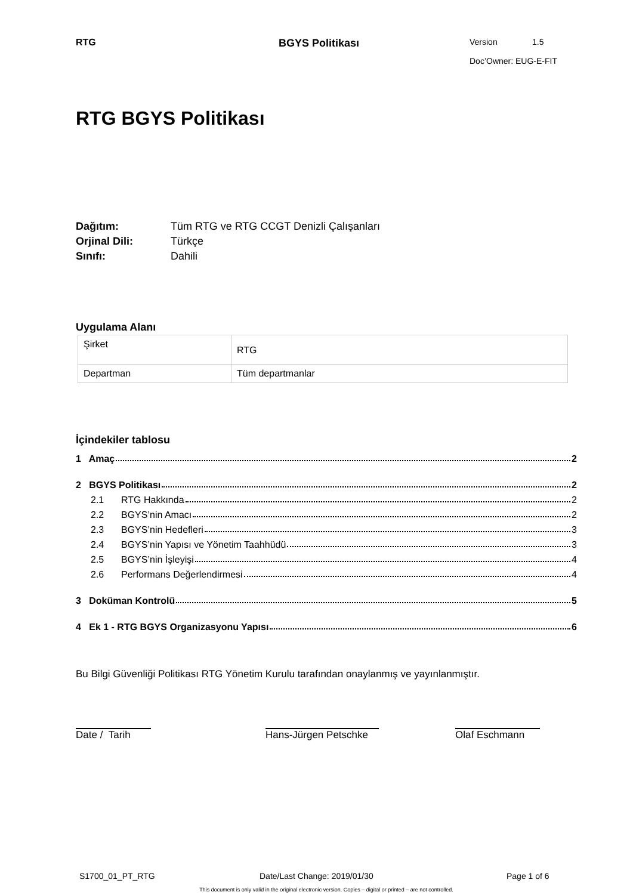RTG BGYS Politikası
Version 1.5
Doc’Owner: EUG-E-FIT
RTG BGYS Politikası
Dağıtım: Tüm RTG ve RTG CCGT Denizli Çalışanları
Orjinal Dili: Türkçe
Sınıfı: Dahili
Uygulama Alanı
| Şirket | RTG |
| Departman | Tüm departmanlar |
İçindekiler tablosu
1 Amaç 2
2 BGYS Politikası 2
2.1 RTG Hakkında 2
2.2 BGYS’nin Amacı 2
2.3 BGYS’nin Hedefleri 3
2.4 BGYS’nin Yapısı ve Yönetim Taahhüdü 3
2.5 BGYS’nin İşleyişi 4
2.6 Performans Değerlendirmesi 4
3 Doküman Kontrolü 5
4 Ek 1 - RTG BGYS Organizasyonu Yapısı 6
Bu Bilgi Güvenliği Politikası RTG Yönetim Kurulu tarafından onaylanmış ve yayınlanmıştır.
Date / Tarih Hans-Jürgen Petschke Olaf Eschmann
S1700_01_PT_RTG Date/Last Change: 2019/01/30 Page 1 of 6
This document is only valid in the original electronic version. Copies – digital or printed – are not controlled.